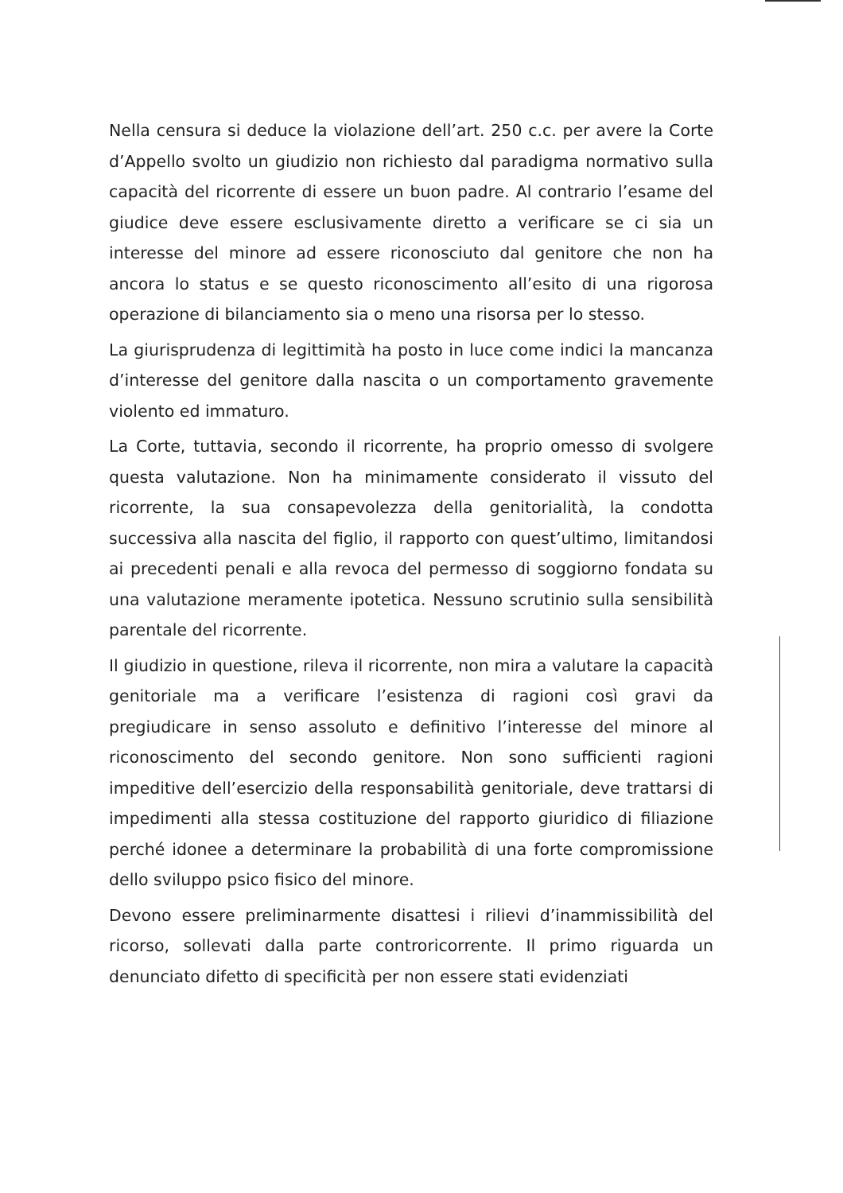Nella censura si deduce la violazione dell’art. 250 c.c. per avere la Corte d’Appello svolto un giudizio non richiesto dal paradigma normativo sulla capacità del ricorrente di essere un buon padre. Al contrario l’esame del giudice deve essere esclusivamente diretto a verificare se ci sia un interesse del minore ad essere riconosciuto dal genitore che non ha ancora lo status e se questo riconoscimento all’esito di una rigorosa operazione di bilanciamento sia o meno una risorsa per lo stesso.
La giurisprudenza di legittimità ha posto in luce come indici la mancanza d’interesse del genitore dalla nascita o un comportamento gravemente violento ed immaturo.
La Corte, tuttavia, secondo il ricorrente, ha proprio omesso di svolgere questa valutazione. Non ha minimamente considerato il vissuto del ricorrente, la sua consapevolezza della genitorialità, la condotta successiva alla nascita del figlio, il rapporto con quest’ultimo, limitandosi ai precedenti penali e alla revoca del permesso di soggiorno fondata su una valutazione meramente ipotetica. Nessuno scrutinio sulla sensibilità parentale del ricorrente.
Il giudizio in questione, rileva il ricorrente, non mira a valutare la capacità genitoriale ma a verificare l’esistenza di ragioni così gravi da pregiudicare in senso assoluto e definitivo l’interesse del minore al riconoscimento del secondo genitore. Non sono sufficienti ragioni impeditive dell’esercizio della responsabilità genitoriale, deve trattarsi di impedimenti alla stessa costituzione del rapporto giuridico di filiazione perché idonee a determinare la probabilità di una forte compromissione dello sviluppo psico fisico del minore.
Devono essere preliminarmente disattesi i rilievi d’inammissibilità del ricorso, sollevati dalla parte controricorrente. Il primo riguarda un denunciato difetto di specificità per non essere stati evidenziati